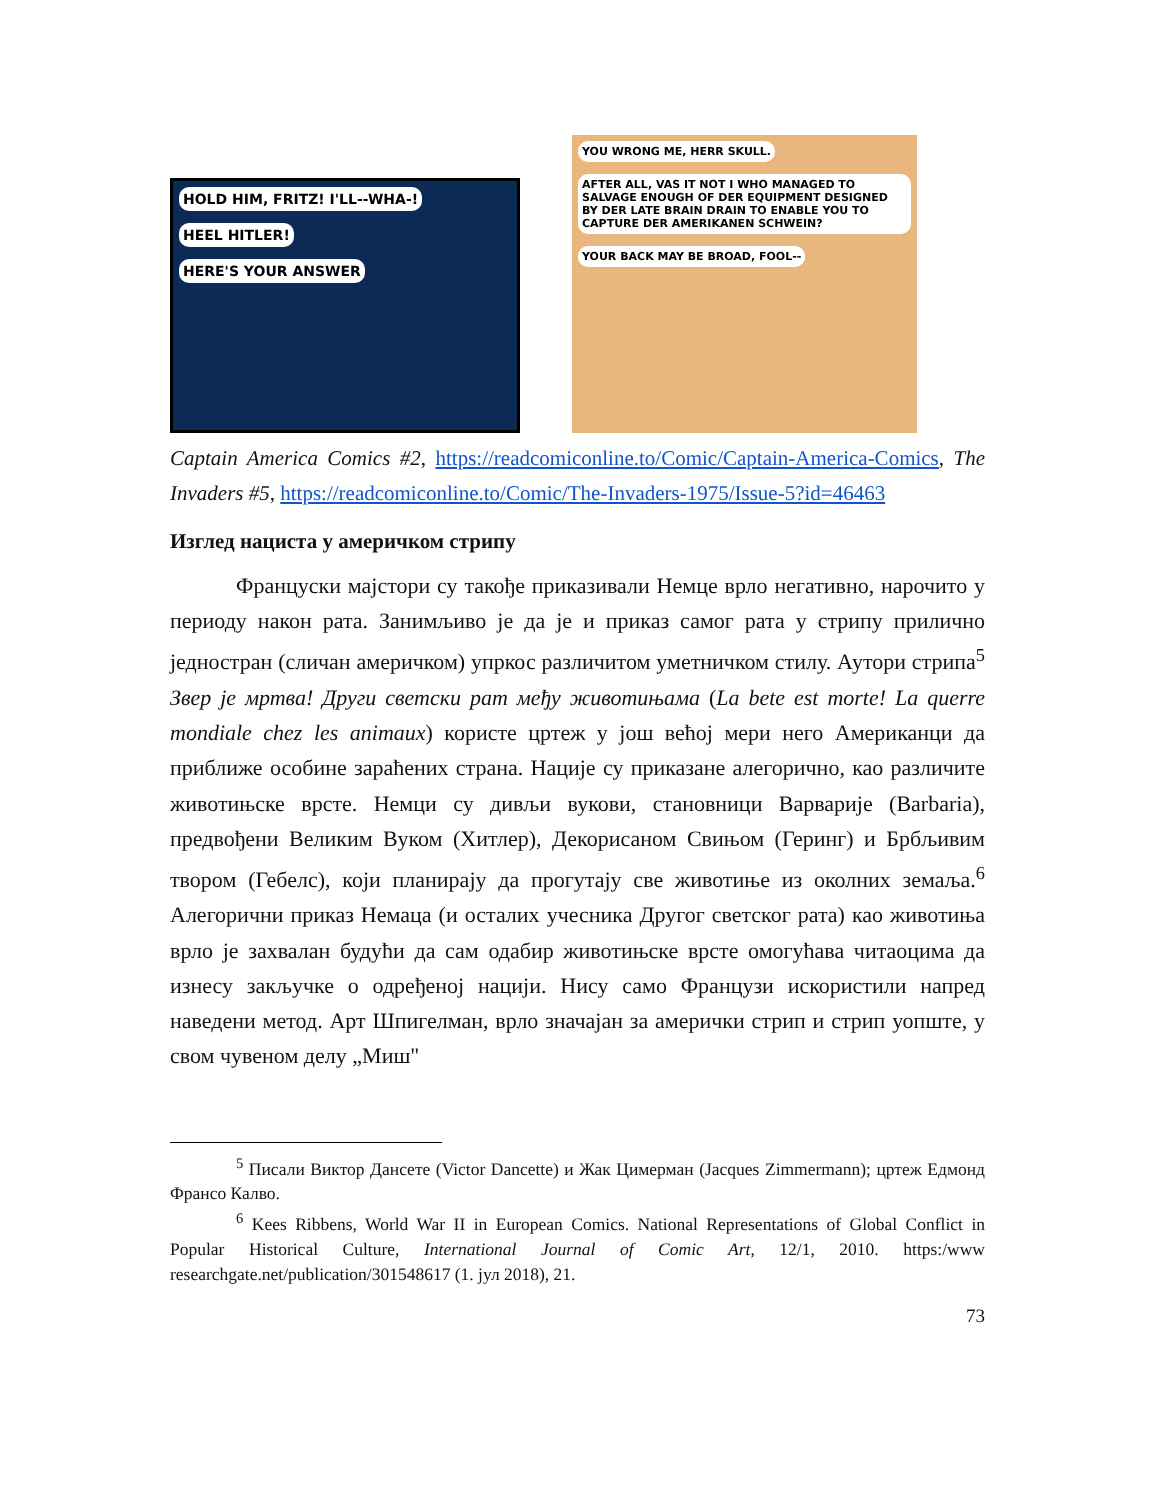HOLD HIM, FRITZ! I'LL--WHA-!
HEEL HITLER!
HERE'S YOUR ANSWER
YOU WRONG ME, HERR SKULL. AFTER ALL, VAS IT NOT I WHO MANAGED TO SALVAGE ENOUGH OF DER EQUIPMENT DESIGNED BY DER LATE BRAIN DRAIN TO ENABLE YOU TO CAPTURE DER AMERIKANEN SCHWEIN?
YOUR BACK MAY BE BROAD, FOOL--
Captain America Comics #2, https://readcomiconline.to/Comic/Captain-America-Comics, The Invaders #5, https://readcomiconline.to/Comic/The-Invaders-1975/Issue-5?id=46463
Изглед нациста у америчком стрипу
Француски мајстори су такође приказивали Немце врло негативно, нарочито у периоду након рата. Занимљиво је да је и приказ самог рата у стрипу прилично једностран (сличан америчком) упркос различитом уметничком стилу. Аутори стрипа<sup>5</sup> Звер је мртва! Други светски рат међу животињама (La bete est morte! La querre mondiale chez les animaux) користе цртеж у још већој мери него Американци да приближе особине зараћених страна. Нације су приказане алегорично, као различите животињске врсте. Немци су дивљи вукови, становници Варварије (Barbaria), предвођени Великим Вуком (Хитлер), Декорисаном Свињом (Геринг) и Брбљивим твором (Гебелс), који планирају да прогутају све животиње из околних земаља.<sup>6</sup> Алегорични приказ Немаца (и осталих учесника Другог светског рата) као животиња врло је захвалан будући да сам одабир животињске врсте омогућава читаоцима да изнесу закључке о одређеној нацији. Нису само Французи искористили напред наведени метод. Арт Шпигелман, врло значајан за амерички стрип и стрип уопште, у свом чувеном делу „Миш"
<sup>5</sup> Писали Виктор Дансете (Victor Dancette) и Жак Цимерман (Jacques Zimmermann); цртеж Едмонд Франсо Калво.
<sup>6</sup> Kees Ribbens, World War II in European Comics. National Representations of Global Conflict in Popular Historical Culture, International Journal of Comic Art, 12/1, 2010. https:/www researchgate.net/publication/301548617 (1. јул 2018), 21.
73